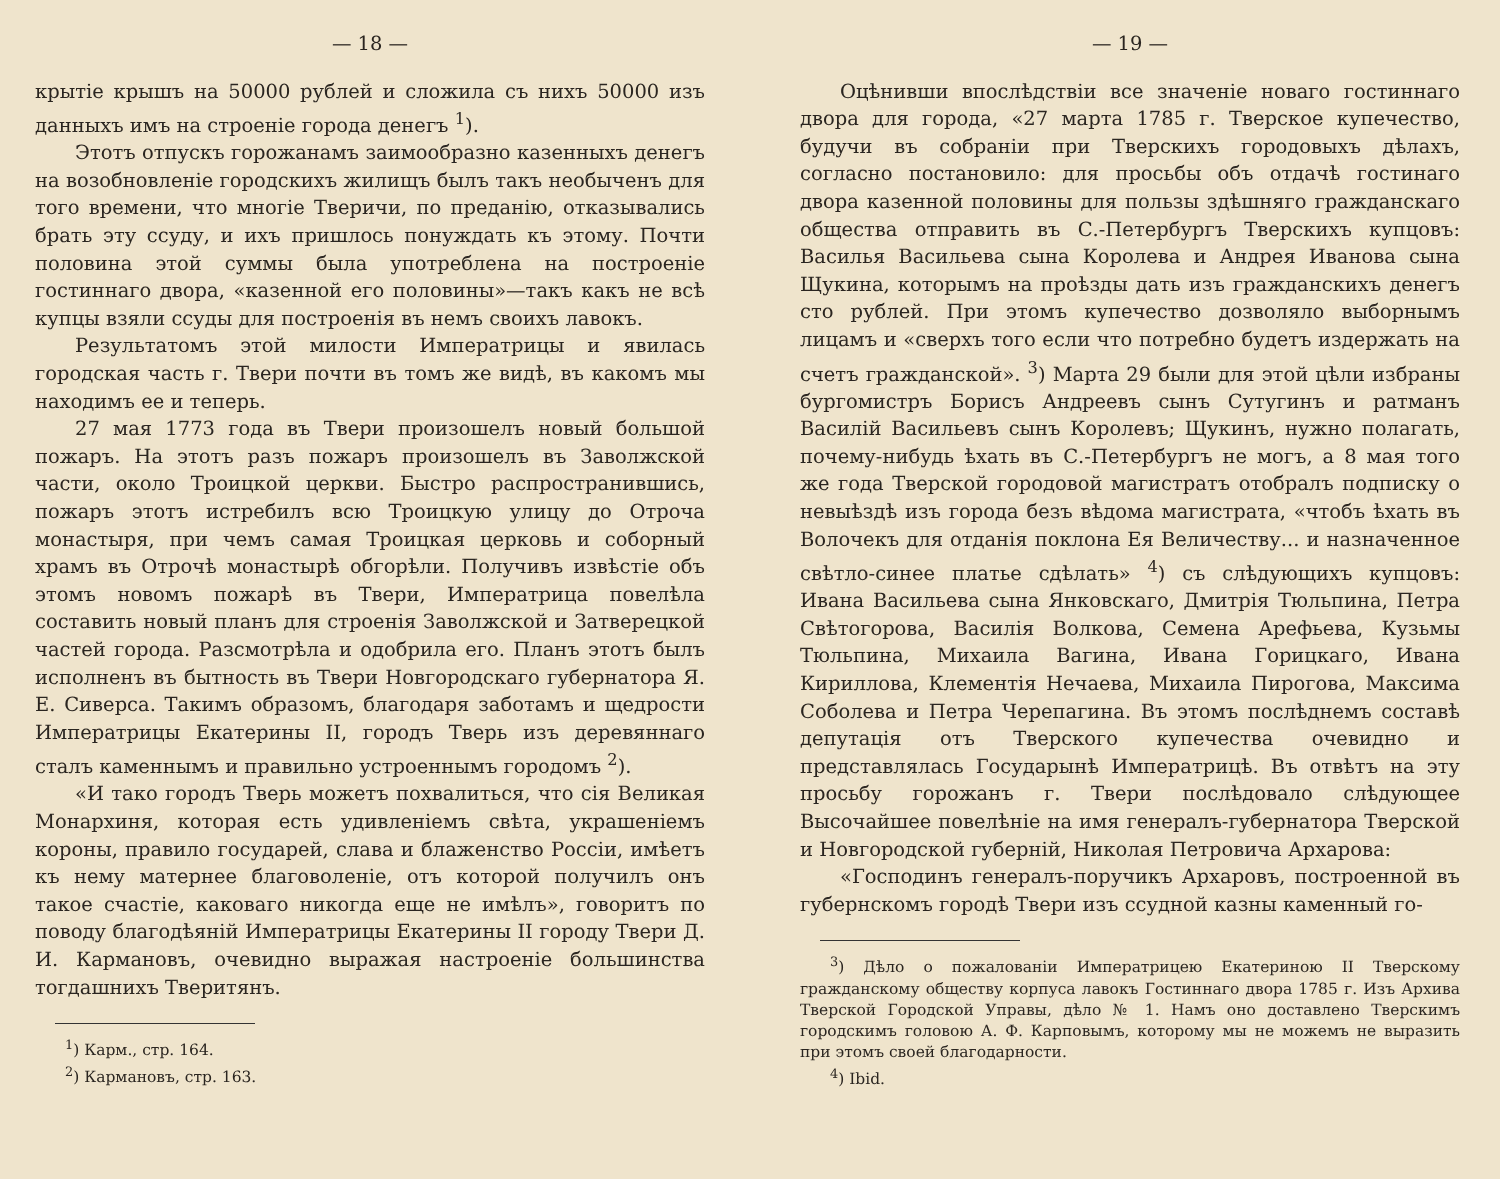— 18 —
крытіе крышъ на 50000 рублей и сложила съ нихъ 50000 изъ данныхъ имъ на строеніе города денегъ <sup>1</sup>).
Этотъ отпускъ горожанамъ заимообразно казенныхъ денегъ на возобновленіе городскихъ жилищъ былъ такъ необыченъ для того времени, что многіе Тверичи, по преданію, отказывались брать эту ссуду, и ихъ пришлось понуждать къ этому. Почти половина этой суммы была употреблена на построеніе гостиннаго двора, «казенной его половины»—такъ какъ не всѣ купцы взяли ссуды для построенія въ немъ своихъ лавокъ.
Результатомъ этой милости Императрицы и явилась городская часть г. Твери почти въ томъ же видѣ, въ какомъ мы находимъ ее и теперь.
27 мая 1773 года въ Твери произошелъ новый большой пожаръ. На этотъ разъ пожаръ произошелъ въ Заволжской части, около Троицкой церкви. Быстро распространившись, пожаръ этотъ истребилъ всю Троицкую улицу до Отроча монастыря, при чемъ самая Троицкая церковь и соборный храмъ въ Отрочѣ монастырѣ обгорѣли. Получивъ извѣстіе объ этомъ новомъ пожарѣ въ Твери, Императрица повелѣла составить новый планъ для строенія Заволжской и Затверецкой частей города. Разсмотрѣла и одобрила его. Планъ этотъ былъ исполненъ въ бытность въ Твери Новгородскаго губернатора Я. Е. Сиверса. Такимъ образомъ, благодаря заботамъ и щедрости Императрицы Екатерины II, городъ Тверь изъ деревяннаго сталъ каменнымъ и правильно устроеннымъ городомъ <sup>2</sup>).
«И тако городъ Тверь можетъ похвалиться, что сія Великая Монархиня, которая есть удивленіемъ свѣта, украшеніемъ короны, правило государей, слава и блаженство Россіи, имѣетъ къ нему матернее благоволеніе, отъ которой получилъ онъ такое счастіе, каковаго никогда еще не имѣлъ», говоритъ по поводу благодѣяній Императрицы Екатерины II городу Твери Д. И. Кармановъ, очевидно выражая настроеніе большинства тогдашнихъ Тверитянъ.
<sup>1</sup>) Карм., стр. 164.
<sup>2</sup>) Кармановъ, стр. 163.
— 19 —
Оцѣнивши впослѣдствіи все значеніе новаго гостиннаго двора для города, «27 марта 1785 г. Тверское купечество, будучи въ собраніи при Тверскихъ городовыхъ дѣлахъ, согласно постановило: для просьбы объ отдачѣ гостинаго двора казенной половины для пользы здѣшняго гражданскаго общества отправить въ С.-Петербургъ Тверскихъ купцовъ: Василья Васильева сына Королева и Андрея Иванова сына Щукина, которымъ на проѣзды дать изъ гражданскихъ денегъ сто рублей. При этомъ купечество дозволяло выборнымъ лицамъ и «сверхъ того если что потребно будетъ издержать на счетъ гражданской». <sup>3</sup>) Марта 29 были для этой цѣли избраны бургомистръ Борисъ Андреевъ сынъ Сутугинъ и ратманъ Василій Васильевъ сынъ Королевъ; Щукинъ, нужно полагать, почему-нибудь ѣхать въ С.-Петербургъ не могъ, а 8 мая того же года Тверской городовой магистратъ отобралъ подписку о невыѣздѣ изъ города безъ вѣдома магистрата, «чтобъ ѣхать въ Волочекъ для отданія поклона Ея Величеству... и назначенное свѣтло-синее платье сдѣлать» <sup>4</sup>) съ слѣдующихъ купцовъ: Ивана Васильева сына Янковскаго, Дмитрія Тюльпина, Петра Свѣтогорова, Василія Волкова, Семена Арефьева, Кузьмы Тюльпина, Михаила Вагина, Ивана Горицкаго, Ивана Кириллова, Клементія Нечаева, Михаила Пирогова, Максима Соболева и Петра Черепагина. Въ этомъ послѣднемъ составѣ депутація отъ Тверского купечества очевидно и представлялась Государынѣ Императрицѣ. Въ отвѣтъ на эту просьбу горожанъ г. Твери послѣдовало слѣдующее Высочайшее повелѣніе на имя генералъ-губернатора Тверской и Новгородской губерній, Николая Петровича Архарова:
«Господинъ генералъ-поручикъ Архаровъ, построенной въ губернскомъ городѣ Твери изъ ссудной казны каменный го-
<sup>3</sup>) Дѣло о пожалованіи Императрицею Екатериною II Тверскому гражданскому обществу корпуса лавокъ Гостиннаго двора 1785 г. Изъ Архива Тверской Городской Управы, дѣло № 1. Намъ оно доставлено Тверскимъ городскимъ головою А. Ф. Карповымъ, которому мы не можемъ не выразить при этомъ своей благодарности.
<sup>4</sup>) Ibid.